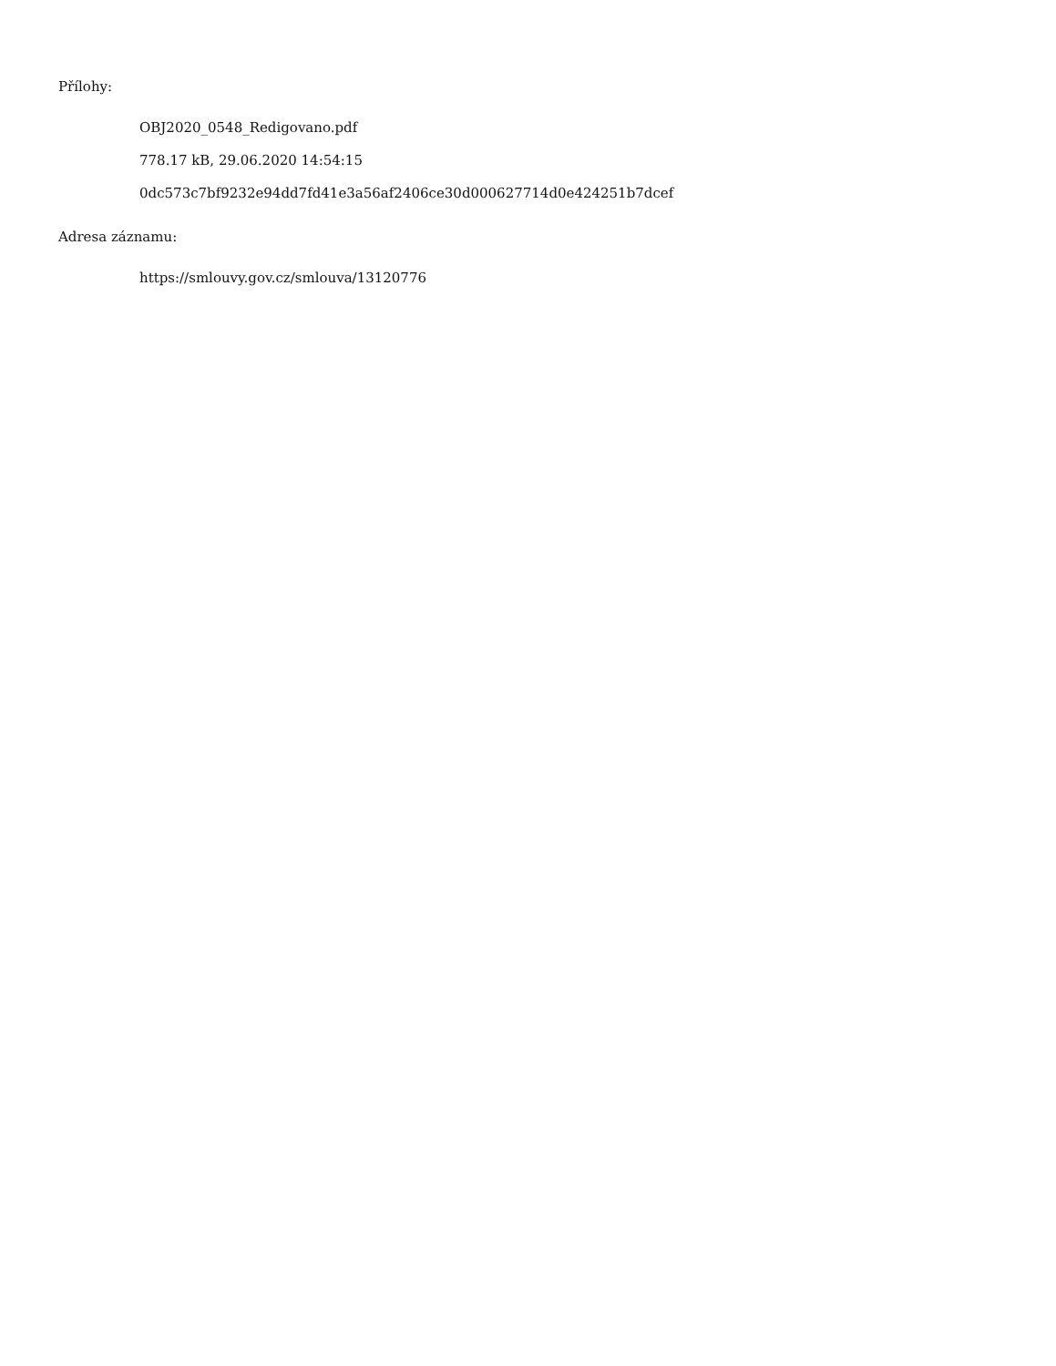Přílohy:
OBJ2020_0548_Redigovano.pdf
778.17 kB, 29.06.2020 14:54:15
0dc573c7bf9232e94dd7fd41e3a56af2406ce30d000627714d0e424251b7dcef
Adresa záznamu:
https://smlouvy.gov.cz/smlouva/13120776